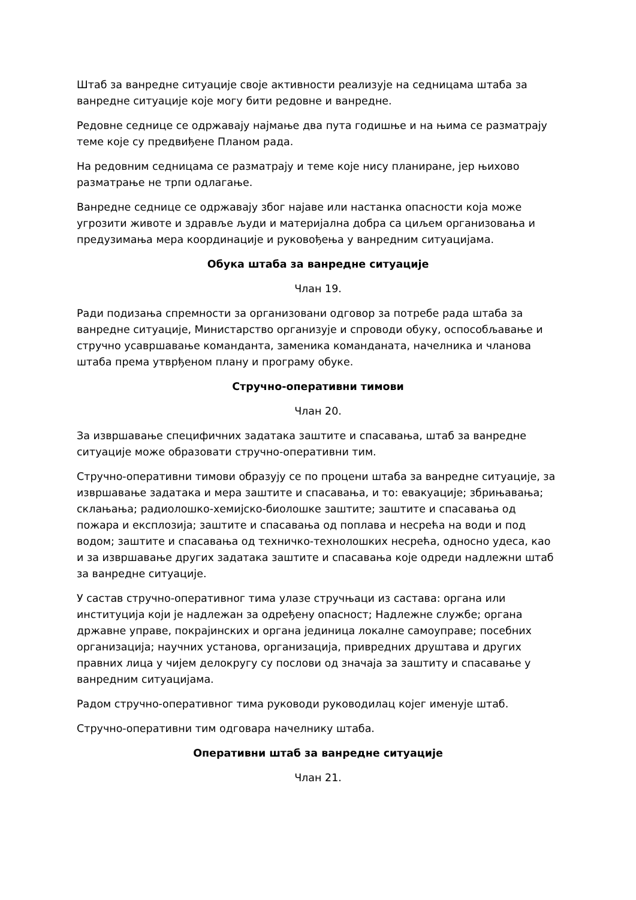Штаб за ванредне ситуације своје активности реализује на седницама штаба за ванредне ситуације које могу бити редовне и ванредне.
Редовне седнице се одржавају најмање два пута годишње и на њима се разматрају теме које су предвиђене Планом рада.
На редовним седницама се разматрају и теме које нису планиране, јер њихово разматрање не трпи одлагање.
Ванредне седнице се одржавају због најаве или настанка опасности која може угрозити животе и здравље људи и материјална добра са циљем организовања и предузимања мера координације и руковођења у ванредним ситуацијама.
Обука штаба за ванредне ситуације
Члан 19.
Ради подизања спремности за организовани одговор за потребе рада штаба за ванредне ситуације, Министарство организује и спроводи обуку, оспособљавање и стручно усавршавање команданта, заменика команданата, начелника и чланова штаба према утврђеном плану и програму обуке.
Стручно-оперативни тимови
Члан 20.
За извршавање специфичних задатака заштите и спасавања, штаб за ванредне ситуације може образовати стручно-оперативни тим.
Стручно-оперативни тимови образују се по процени штаба за ванредне ситуације, за извршавање задатака и мера заштите и спасавања, и то: евакуације; збрињавања; склањања; радиолошко-хемијско-биолошке заштите; заштите и спасавања од пожара и експлозија; заштите и спасавања од поплава и несрећа на води и под водом; заштите и спасавања од техничко-технолошких несрећа, односно удеса, као и за извршавање других задатака заштите и спасавања које одреди надлежни штаб за ванредне ситуације.
У састав стручно-оперативног тима улазе стручњаци из састава: органа или институција који је надлежан за одређену опасност; Надлежне службе; органа државне управе, покрајинских и органа јединица локалне самоуправе; посебних организација; научних установа, организација, привредних друштава и других правних лица у чијем делокругу су послови од значаја за заштиту и спасавање у ванредним ситуацијама.
Радом стручно-оперативног тима руководи руководилац којег именује штаб.
Стручно-оперативни тим одговара начелнику штаба.
Оперативни штаб за ванредне ситуације
Члан 21.